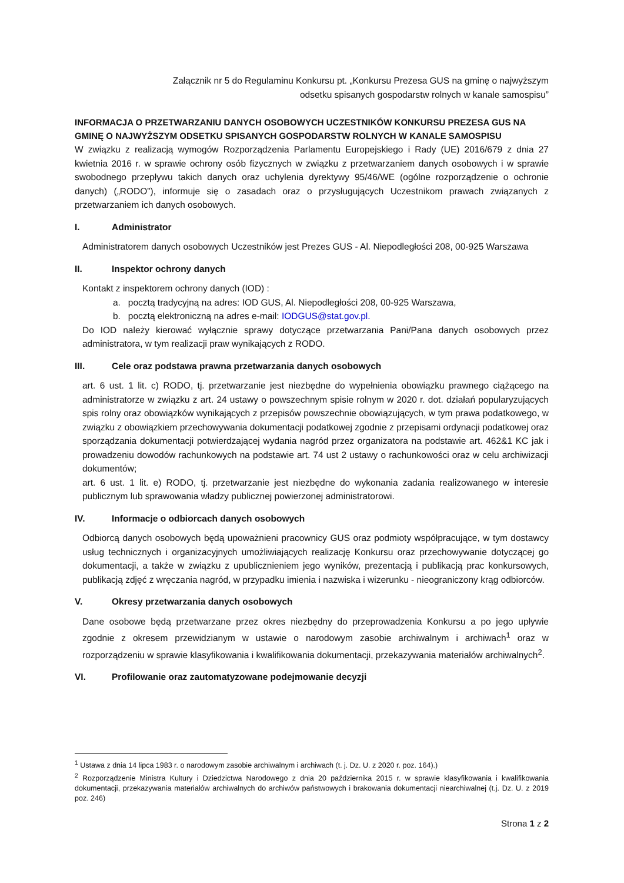Załącznik nr 5 do Regulaminu Konkursu pt. „Konkursu Prezesa GUS na gminę o najwyższym
odsetku spisanych gospodarstw rolnych w kanale samospisu”
INFORMACJA O PRZETWARZANIU DANYCH OSOBOWYCH UCZESTNIKÓW KONKURSU PREZESA GUS NA GMINĘ O NAJWYŻSZYM ODSETKU SPISANYCH GOSPODARSTW ROLNYCH W KANALE SAMOSPISU
W związku z realizacją wymogów Rozporządzenia Parlamentu Europejskiego i Rady (UE) 2016/679 z dnia 27 kwietnia 2016 r. w sprawie ochrony osób fizycznych w związku z przetwarzaniem danych osobowych i w sprawie swobodnego przepływu takich danych oraz uchylenia dyrektywy 95/46/WE (ogólne rozporządzenie o ochronie danych) („RODO”), informuje się o zasadach oraz o przysługujących Uczestnikom prawach związanych z przetwarzaniem ich danych osobowych.
I. Administrator
Administratorem danych osobowych Uczestników jest Prezes GUS - Al. Niepodległości 208, 00-925 Warszawa
II. Inspektor ochrony danych
Kontakt z inspektorem ochrony danych (IOD) :
a. pocztą tradycyjną na adres: IOD GUS, Al. Niepodległości 208, 00-925 Warszawa,
b. pocztą elektroniczną na adres e-mail: IODGUS@stat.gov.pl.
Do IOD należy kierować wyłącznie sprawy dotyczące przetwarzania Pani/Pana danych osobowych przez administratora, w tym realizacji praw wynikających z RODO.
III. Cele oraz podstawa prawna przetwarzania danych osobowych
art. 6 ust. 1 lit. c) RODO, tj. przetwarzanie jest niezbędne do wypełnienia obowiązku prawnego ciążącego na administratorze w związku z art. 24 ustawy o powszechnym spisie rolnym w 2020 r. dot. działań popularyzujących spis rolny oraz obowiązków wynikających z przepisów powszechnie obowiązujących, w tym prawa podatkowego, w związku z obowiązkiem przechowywania dokumentacji podatkowej zgodnie z przepisami ordynacji podatkowej oraz sporządzania dokumentacji potwierdzającej wydania nagród przez organizatora na podstawie art. 462&1 KC jak i prowadzeniu dowodów rachunkowych na podstawie art. 74 ust 2 ustawy o rachunkowości oraz w celu archiwizacji dokumentów;
art. 6 ust. 1 lit. e) RODO, tj. przetwarzanie jest niezbędne do wykonania zadania realizowanego w interesie publicznym lub sprawowania władzy publicznej powierzonej administratorowi.
IV. Informacje o odbiorcach danych osobowych
Odbiorcą danych osobowych będą upoważnieni pracownicy GUS oraz podmioty współpracujące, w tym dostawcy usług technicznych i organizacyjnych umożliwiających realizację Konkursu oraz przechowywanie dotyczącej go dokumentacji, a także w związku z upublicznieniem jego wyników, prezentacją i publikacją prac konkursowych, publikacją zdjęć z wręczania nagród, w przypadku imienia i nazwiska i wizerunku - nieograniczony krąg odbiorców.
V. Okresy przetwarzania danych osobowych
Dane osobowe będą przetwarzane przez okres niezbędny do przeprowadzenia Konkursu a po jego upływie zgodnie z okresem przewidzianym w ustawie o narodowym zasobie archiwalnym i archiwach<sup>1</sup> oraz w rozporządzeniu w sprawie klasyfikowania i kwalifikowania dokumentacji, przekazywania materiałów archiwalnych<sup>2</sup>.
VI. Profilowanie oraz zautomatyzowane podejmowanie decyzji
<sup>1</sup> Ustawa z dnia 14 lipca 1983 r. o narodowym zasobie archiwalnym i archiwach (t. j. Dz. U. z 2020 r. poz. 164).)
<sup>2</sup> Rozporządzenie Ministra Kultury i Dziedzictwa Narodowego z dnia 20 października 2015 r. w sprawie klasyfikowania i kwalifikowania dokumentacji, przekazywania materiałów archiwalnych do archiwów państwowych i brakowania dokumentacji niearchiwalnej (t.j. Dz. U. z 2019 poz. 246)
Strona 1 z 2